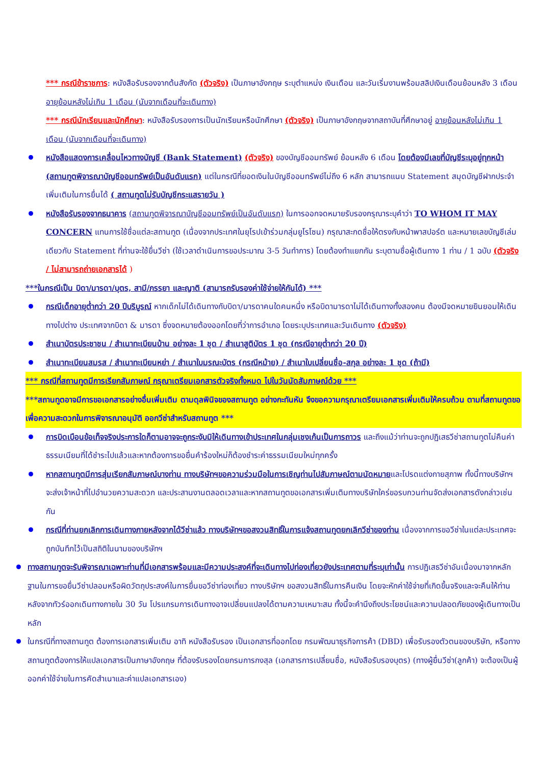*** กรณีข้าราชการ: หนังสือรับรองจากต้นสังกัด (ตัวจริง) เป็นภาษาอังกฤษ ระบุตำแหน่ง เงินเดือน และวันเริ่มงานพร้อมสลิปเงินเดือนย้อนหลัง 3 เดือน อายุย้อนหลังไม่เกิน 1 เดือน (นับจากเดือนที่จะเดินทาง)
*** กรณีนักเรียนและนักศึกษา: หนังสือรับรองการเป็นนักเรียนหรือนักศึกษา (ตัวจริง) เป็นภาษาอังกฤษจากสถาบันที่ศึกษาอยู่ อายุย้อนหลังไม่เกิน 1 เดือน (นับจากเดือนที่จะเดินทาง)
หนังสือแสดงการเคลื่อนไหวทางบัญชี (Bank Statement) (ตัวจริง) ของบัญชีออมทรัพย์ ย้อนหลัง 6 เดือน โดยต้องมีเลขที่บัญชีระบุอยู่ทุกหน้า (สถานทูตพิจารณาบัญชีออมทรัพย์เป็นอันดับแรก) แต่ในกรณีที่ยอดเงินในบัญชีออมทรัพย์ไม่ถึง 6 หลัก สามารถแนบ Statement สมุดบัญชีฝากประจำเพิ่มเติมในการยื่นได้ ( สถานทูตไม่รับบัญชีกระแสรายวัน )
หนังสือรับรองจากธนาคาร (สถานทูตพิจารณาบัญชีออมทรัพย์เป็นอันดับแรก) ในการออกจดหมายรับรองกรุณาระบุคำว่า TO WHOM IT MAY CONCERN แทนการใช้ชื่อแต่ละสถานทูต (เนื่องจากประเทศในยุโรปเข้าร่วมกลุ่มยูโรโซน) กรุณาสะกดชื่อให้ตรงกับหน้าพาสปอร์ต และหมายเลขบัญชีเล่มเดียวกับ Statement ที่ท่านจะใช้ยื่นวีซ่า (ใช้เวลาดำเนินการขอประมาณ 3-5 วันทำการ) โดยต้องทำแยกกัน ระบุตามชื่อผู้เดินทาง 1 ท่าน / 1 ฉบับ (ตัวจริง / ไม่สามารถถ่ายเอกสารได้ )
***ในกรณีเป็น บิดา/มารดา/บุตร, สามี/ภรรยา และญาติ (สามารถรับรองค่าใช้จ่ายให้กันได้) ***
กรณีเด็กอายุต่ำกว่า 20 ปีบริบูรณ์ หากเด็กไม่ได้เดินทางกับบิดา/มารดาคนใดคนหนึ่ง หรือบิดามารดาไม่ได้เดินทางทั้งสองคน ต้องมีจดหมายยินยอมให้เดินทางไปต่าง ประเทศจากบิดา & มารดา ซึ่งจดหมายต้องออกโดยที่ว่าการอำเภอ โดยระบุประเทศและวันเดินทาง (ตัวจริง)
สำเนาบัตรประชาชน / สำเนาทะเบียนบ้าน อย่างละ 1 ชุด / สำเนาสูติบัตร 1 ชุด (กรณีอายุต่ำกว่า 20 ปี)
สำเนาทะเบียนสมรส / สำเนาทะเบียนหย่า / สำเนาใบมรณะบัตร (กรณีหม้าย) / สำเนาใบเปลี่ยนชื่อ-สกุล อย่างละ 1 ชุด (ถ้ามี)
*** กรณีที่สถานทูตมีการเรียกสัมภาษณ์ กรุณาเตรียมเอกสารตัวจริงทั้งหมด ไปในวันนัดสัมภาษณ์ด้วย ***
***สถานทูตอาจมีการขอเอกสารอย่างอื่นเพิ่มเติม ตามดุลพินิจของสถานทูต อย่างกะทันหัน จึงขอความกรุณาเตรียมเอกสารเพิ่มเติมให้ครบถ้วน ตามที่สถานทูตขอ เพื่อความสะดวกในการพิจารณาอนุมัติ ออกวีซ่าสำหรับสถานทูต ***
การบิดเบือนข้อเท็จจริงประการใดก็ตามอาจจะถูกระงับมิให้เดินทางเข้าประเทศในกลุ่มเชงเก้นเป็นการถาวร และถึงแม้ว่าท่านจะถูกปฏิเสธวีซ่าสถานทูตไม่คืนค่าธรรมเนียมที่ได้ชำระไปแล้วและหากต้องการขอยื่นคำร้องใหม่ก็ต้องชำระค่าธรรมเนียมใหม่ทุกครั้ง
หากสถานทูตมีการสุ่มเรียกสัมภาษณ์บางท่าน ทางบริษัทฯขอความร่วมมือในการเชิญท่านไปสัมภาษณ์ตามนัดหมายและโปรดแต่งกายสุภาพ ทั้งนี้ทางบริษัทฯ จะส่งเจ้าหน้าที่ไปอำนวยความสะดวก และประสานงานตลอดเวลาและหากสถานทูตขอเอกสารเพิ่มเติมทางบริษัทใคร่ขอรบกวนท่านจัดส่งเอกสารดังกล่าวเช่นกัน
กรณีที่ท่านยกเลิกการเดินทางภายหลังจากได้วีซ่าแล้ว ทางบริษัทฯขอสงวนสิทธิ์ในการแจ้งสถานทูตยกเลิกวีซ่าของท่าน เนื่องจากการขอวีซ่าในแต่ละประเทศจะถูกบันทึกไว้เป็นสถิติในนามของบริษัทฯ
ทางสถานทูตจะรับพิจารณาเฉพาะท่านที่มีเอกสารพร้อมและมีความประสงค์ที่จะเดินทางไปท่องเที่ยวยังประเทศตามที่ระบุเท่านั้น การปฏิเสธวีซ่าอันเนื่องมาจากหลักฐานในการขอยื่นวีซ่าปลอมหรือผิดวัตถุประสงค์ในการยื่นขอวีซ่าท่องเที่ยว ทางบริษัทฯ ขอสงวนสิทธิ์ในการคืนเงิน โดยจะหักค่าใช้จ่ายที่เกิดขึ้นจริงและจะคืนให้ท่านหลังจากทัวร์ออกเดินทางภายใน 30 วัน โปรแกรมการเดินทางอาจเปลี่ยนแปลงได้ตามความเหมาะสม ทั้งนี้จะคำนึงถึงประโยชน์และความปลอดภัยของผู้เดินทางเป็นหลัก
ในกรณีที่ทางสถานทูต ต้องการเอกสารเพิ่มเติม อาทิ หนังสือรับรอง เป็นเอกสารที่ออกโดย กรมพัฒนาธุรกิจการค้า (DBD) เพื่อรับรองตัวตนของบริษัท, หรือทางสถานทูตต้องการให้แปลเอกสารเป็นภาษาอังกฤษ ที่ต้องรับรองโดยกรมการกงสุล (เอกสารการเปลี่ยนชื่อ, หนังสือรับรองบุตร) (ทางผู้ยื่นวีซ่า(ลูกค้า) จะต้องเป็นผู้ออกค่าใช้จ่ายในการคัดสำเนาและค่าแปลเอกสารเอง)